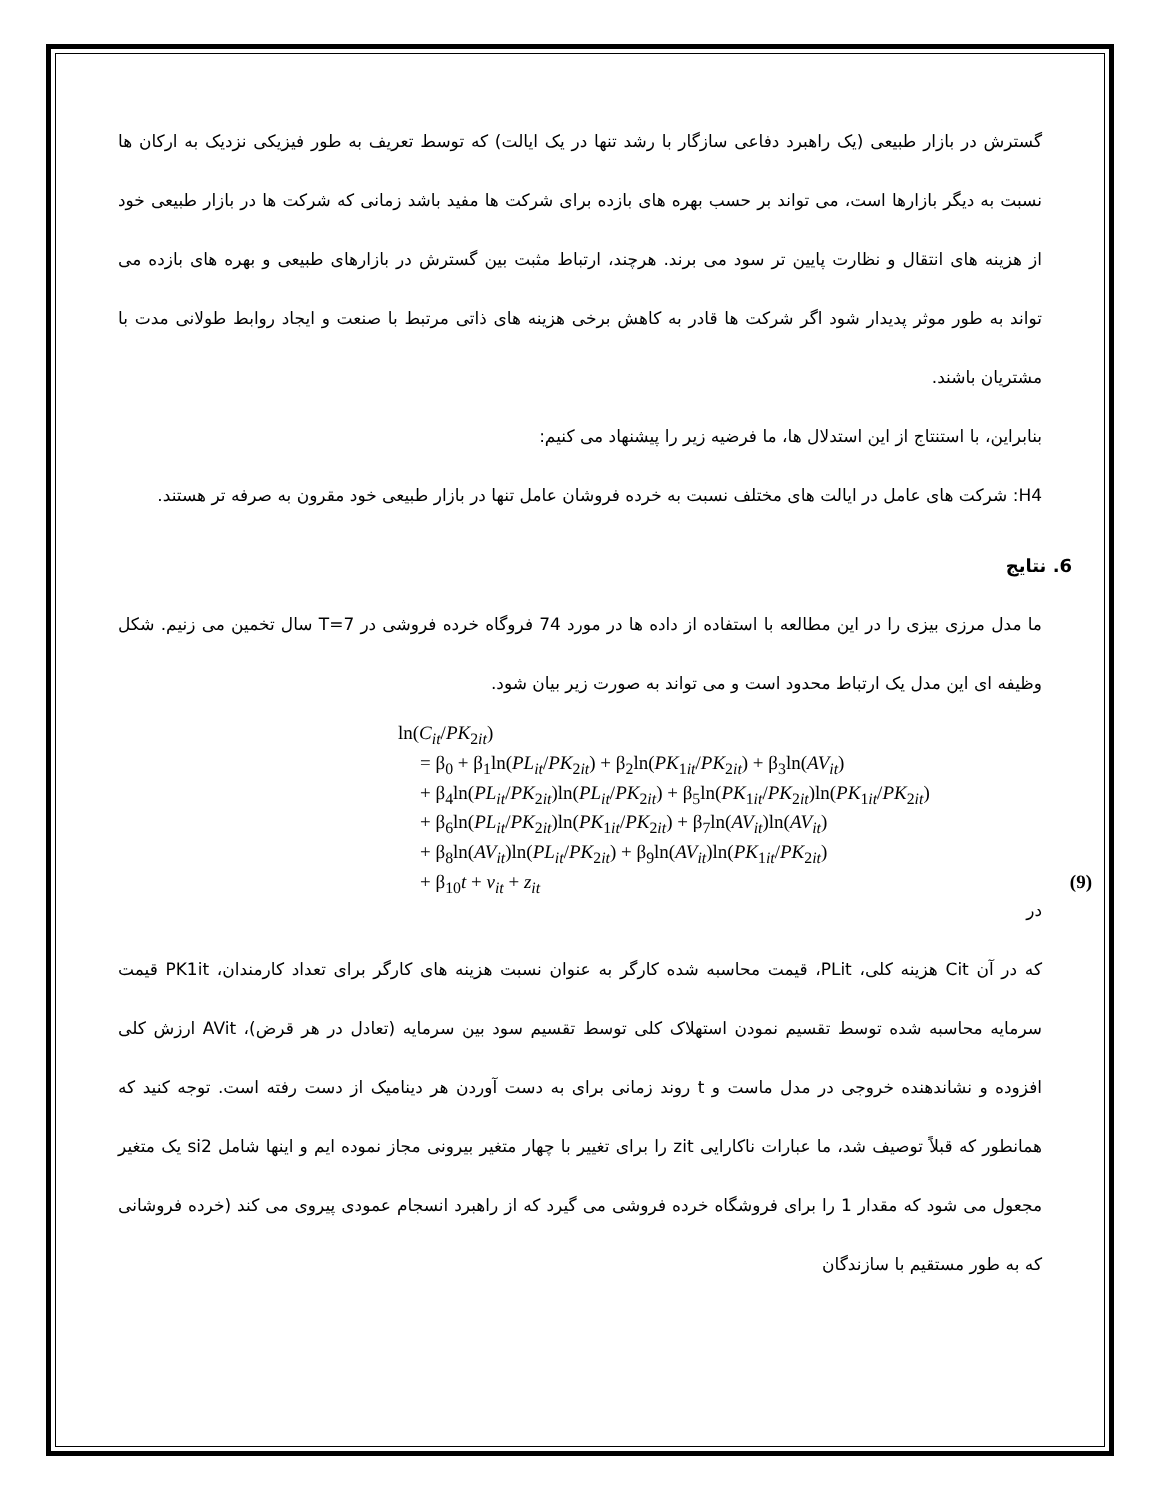گسترش در بازار طبیعی (یک راهبرد دفاعی سازگار با رشد تنها در یک ایالت) که توسط تعریف به طور فیزیکی نزدیک به ارکان ها نسبت به دیگر بازارها است، می تواند بر حسب بهره های بازده برای شرکت ها مفید باشد زمانی که شرکت ها در بازار طبیعی خود از هزینه های انتقال و نظارت پایین تر سود می برند. هرچند، ارتباط مثبت بین گسترش در بازارهای طبیعی و بهره های بازده می تواند به طور موثر پدیدار شود اگر شرکت ها قادر به کاهش برخی هزینه های ذاتی مرتبط با صنعت و ایجاد روابط طولانی مدت با مشتریان باشند.
بنابراین، با استنتاج از این استدلال ها، ما فرضیه زیر را پیشنهاد می کنیم:
H4: شرکت های عامل در ایالت های مختلف نسبت به خرده فروشان عامل تنها در بازار طبیعی خود مقرون به صرفه تر هستند.
6. نتایج
ما مدل مرزی بیزی را در این مطالعه با استفاده از داده ها در مورد 74 فروگاه خرده فروشی در T=7 سال تخمین می زنیم. شکل وظیفه ای این مدل یک ارتباط محدود است و می تواند به صورت زیر بیان شود.
ln(C<sub>it</sub>/PK<sub>2it</sub>)
= β<sub>0</sub> + β<sub>1</sub>ln(PL<sub>it</sub>/PK<sub>2it</sub>) + β<sub>2</sub>ln(PK<sub>1it</sub>/PK<sub>2it</sub>) + β<sub>3</sub>ln(AV<sub>it</sub>)
+ β<sub>4</sub>ln(PL<sub>it</sub>/PK<sub>2it</sub>)ln(PL<sub>it</sub>/PK<sub>2it</sub>) + β<sub>5</sub>ln(PK<sub>1it</sub>/PK<sub>2it</sub>)ln(PK<sub>1it</sub>/PK<sub>2it</sub>)
+ β<sub>6</sub>ln(PL<sub>it</sub>/PK<sub>2it</sub>)ln(PK<sub>1it</sub>/PK<sub>2it</sub>) + β<sub>7</sub>ln(AV<sub>it</sub>)ln(AV<sub>it</sub>)
+ β<sub>8</sub>ln(AV<sub>it</sub>)ln(PL<sub>it</sub>/PK<sub>2it</sub>) + β<sub>9</sub>ln(AV<sub>it</sub>)ln(PK<sub>1it</sub>/PK<sub>2it</sub>)
+ β<sub>10</sub>t + v<sub>it</sub> + z<sub>it</sub> (9)
در
که در آن Cit هزینه کلی، PLit، قیمت محاسبه شده کارگر به عنوان نسبت هزینه های کارگر برای تعداد کارمندان، PK1it قیمت سرمایه محاسبه شده توسط تقسیم نمودن استهلاک کلی توسط تقسیم سود بین سرمایه (تعادل در هر قرض)، AVit ارزش کلی افزوده و نشاندهنده خروجی در مدل ماست و t روند زمانی برای به دست آوردن هر دینامیک از دست رفته است. توجه کنید که همانطور که قبلاً توصیف شد، ما عبارات ناکارایی zit را برای تغییر با چهار متغیر بیرونی مجاز نموده ایم و اینها شامل si2 یک متغیر مجعول می شود که مقدار 1 را برای فروشگاه خرده فروشی می گیرد که از راهبرد انسجام عمودی پیروی می کند (خرده فروشانی که به طور مستقیم با سازندگان